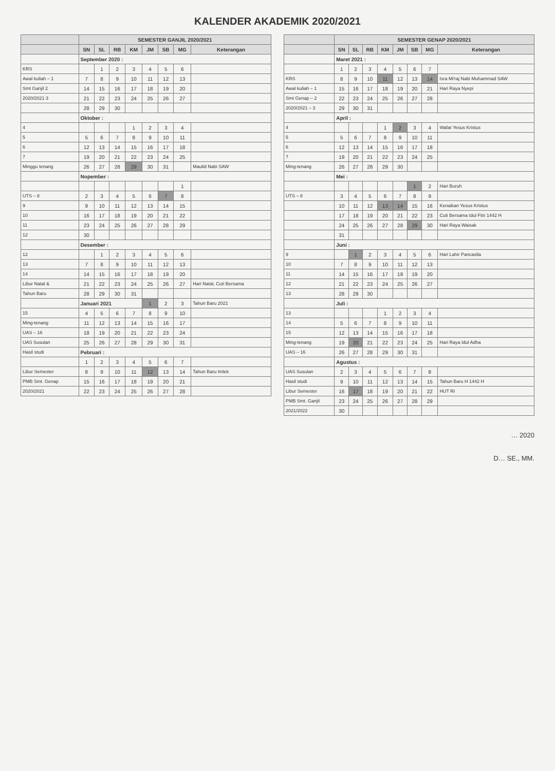KALENDER AKADEMIK 2020/2021
| | SEMESTER GANJIL 2020/2021 | | | | | | | |
| --- | --- | --- | --- | --- | --- | --- | --- | --- |
| | SN | SL | RB | KM | JM | SB | MG | Keterangan |
| | September 2020 : | | | | | | | |
| KRS | | 1 | 2 | 3 | 4 | 5 | 6 | |
| Awal kuliah – 1 | 7 | 8 | 9 | 10 | 11 | 12 | 13 | |
| Smt Ganjil 2 | 14 | 15 | 16 | 17 | 18 | 19 | 20 | |
| 2020/2021 3 | 21 | 22 | 23 | 24 | 25 | 26 | 27 | |
| | 28 | 29 | 30 | | | | | |
| | Oktober : | | | | | | | |
| 4 | | | | 1 | 2 | 3 | 4 | |
| 5 | 5 | 6 | 7 | 8 | 9 | 10 | 11 | |
| 6 | 12 | 13 | 14 | 15 | 16 | 17 | 18 | |
| 7 | 19 | 20 | 21 | 22 | 23 | 24 | 25 | |
| Minggu tenang | 26 | 27 | 28 | 29 | 30 | 31 | | Maulid Nabi SAW |
| | Nopember : | | | | | | | |
| | | | | | | | 1 | |
| UTS – 8 | 2 | 3 | 4 | 5 | 6 | 7 | 8 | |
| 9 | 9 | 10 | 11 | 12 | 13 | 14 | 15 | |
| 10 | 16 | 17 | 18 | 19 | 20 | 21 | 22 | |
| 11 | 23 | 24 | 25 | 26 | 27 | 28 | 29 | |
| 12 | 30 | | | | | | | |
| | Desember : | | | | | | | |
| 12 | | 1 | 2 | 3 | 4 | 5 | 6 | |
| 13 | 7 | 8 | 9 | 10 | 11 | 12 | 13 | |
| 14 | 14 | 15 | 16 | 17 | 18 | 19 | 20 | |
| Libur Natal & | 21 | 22 | 23 | 24 | 25 | 26 | 27 | Hari Natal, Cuti Bersama |
| Tahun Baru | 28 | 29 | 30 | 31 | | | | |
| | Januari 2021 | | | | 1 | 2 | 3 | Tahun Baru 2021 |
| 15 | 4 | 5 | 6 | 7 | 8 | 9 | 10 | |
| Ming-tenang | 11 | 12 | 13 | 14 | 15 | 16 | 17 | |
| UAS – 16 | 18 | 19 | 20 | 21 | 22 | 23 | 24 | |
| UAS Susulan | 25 | 26 | 27 | 28 | 29 | 30 | 31 | |
| Hasil studi | Pebruari : | | | | | | | |
| | 1 | 2 | 3 | 4 | 5 | 6 | 7 | |
| Libur Semester | 8 | 9 | 10 | 11 | 12 | 13 | 14 | Tahun Baru Imlek |
| PMB Smt. Genap | 15 | 16 | 17 | 18 | 19 | 20 | 21 | |
| 2020/2021 | 22 | 23 | 24 | 25 | 26 | 27 | 28 | |
| | SEMESTER GENAP 2020/2021 | | | | | | | |
| --- | --- | --- | --- | --- | --- | --- | --- | --- |
| | SN | SL | RB | KM | JM | SB | MG | Keterangan |
| | Maret 2021 : | | | | | | | |
| | 1 | 2 | 3 | 4 | 5 | 6 | 7 | |
| KRS | 8 | 9 | 10 | 11 | 12 | 13 | 14 | Isra Mi'raj Nabi Muhammad SAW |
| Awal kuliah – 1 | 15 | 16 | 17 | 18 | 19 | 20 | 21 | Hari Raya Nyepi |
| Smt Genap – 2 | 22 | 23 | 24 | 25 | 26 | 27 | 28 | |
| 2020/2021 – 3 | 29 | 30 | 31 | | | | | |
| | April : | | | | | | | |
| 4 | | | | 1 | 2 | 3 | 4 | Wafat Yesus Kristus |
| 5 | 5 | 6 | 7 | 8 | 9 | 10 | 11 | |
| 6 | 12 | 13 | 14 | 15 | 16 | 17 | 18 | |
| 7 | 19 | 20 | 21 | 22 | 23 | 24 | 25 | |
| Ming-tenang | 26 | 27 | 28 | 29 | 30 | | | |
| | Mei : | | | | | | | |
| | | | | | | 1 | 2 | Hari Buruh |
| UTS – 8 | 3 | 4 | 5 | 6 | 7 | 8 | 9 | |
| | 10 | 11 | 12 | 13 | 14 | 15 | 16 | Kenaikan Yesus Kristus |
| | 17 | 18 | 19 | 20 | 21 | 22 | 23 | Cuti Bersama Idul Fitri 1442 H |
| | 24 | 25 | 26 | 27 | 28 | 29 | 30 | Hari Raya Waisak |
| | 31 | | | | | | | |
| | Juni : | | | | | | | |
| 9 | | 1 | 2 | 3 | 4 | 5 | 6 | Hari Lahir Pancasila |
| 10 | 7 | 8 | 9 | 10 | 11 | 12 | 13 | |
| 11 | 14 | 15 | 16 | 17 | 18 | 19 | 20 | |
| 12 | 21 | 22 | 23 | 24 | 25 | 26 | 27 | |
| 13 | 28 | 29 | 30 | | | | | |
| | Juli : | | | | | | | |
| 13 | | | | 1 | 2 | 3 | 4 | |
| 14 | 5 | 6 | 7 | 8 | 9 | 10 | 11 | |
| 15 | 12 | 13 | 14 | 15 | 16 | 17 | 18 | |
| Ming-tenang | 19 | 20 | 21 | 22 | 23 | 24 | 25 | Hari Raya Idul Adha |
| UAS – 16 | 26 | 27 | 28 | 29 | 30 | 31 | | |
| | Agustus : | | | | | | | |
| UAS Susulan | 2 | 3 | 4 | 5 | 6 | 7 | 8 | |
| Hasil studi | 9 | 10 | 11 | 12 | 13 | 14 | 15 | Tahun Baru H 1442 H |
| Libur Semester | 16 | 17 | 18 | 19 | 20 | 21 | 22 | HUT RI |
| PMB Smt. Ganjil | 23 | 24 | 25 | 26 | 27 | 28 | 29 | |
| 2021/2022 | 30 | | | | | | | |
… 2020
D… SE., MM.